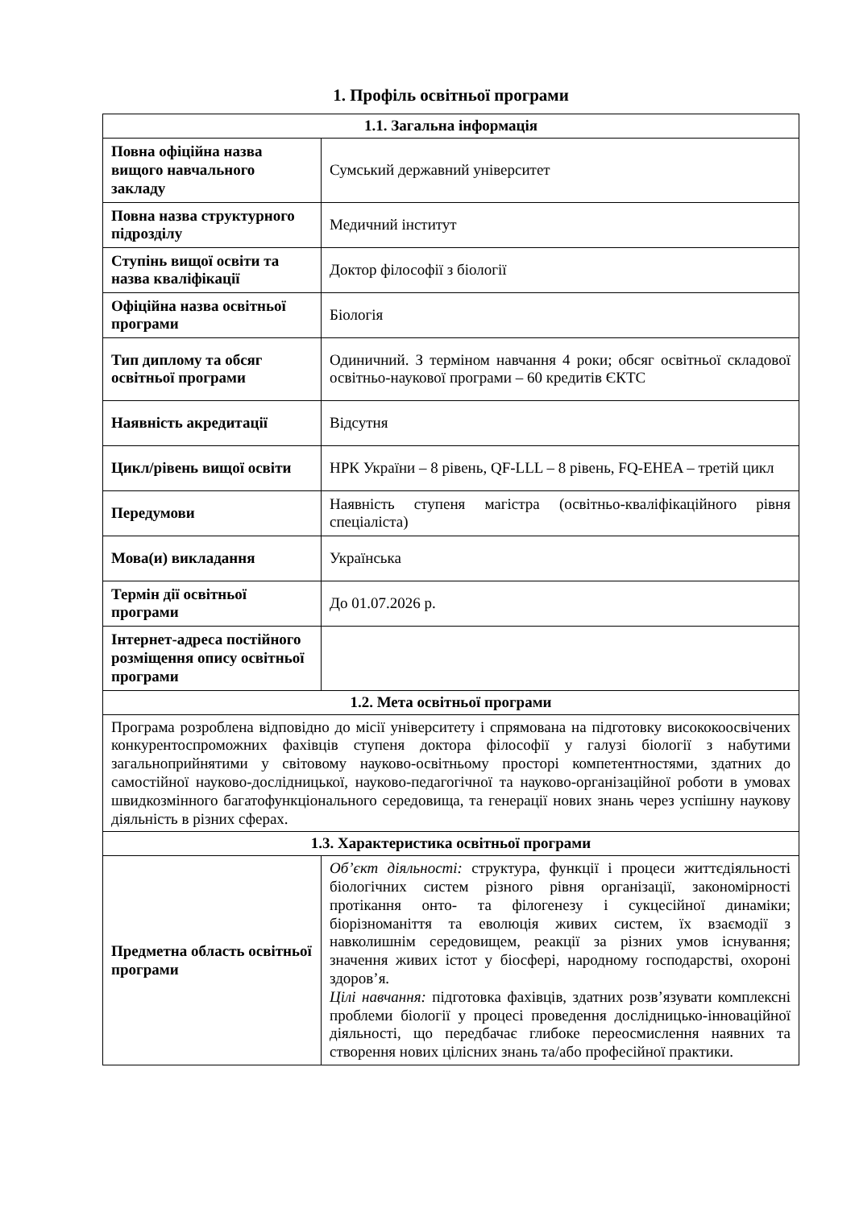1. Профіль освітньої програми
| 1.1. Загальна інформація | |
| --- | --- |
| Повна офіційна назва вищого навчального закладу | Сумський державний університет |
| Повна назва структурного підрозділу | Медичний інститут |
| Ступінь вищої освіти та назва кваліфікації | Доктор філософії з біології |
| Офіційна назва освітньої програми | Біологія |
| Тип диплому та обсяг освітньої програми | Одиничний. З терміном навчання 4 роки; обсяг освітньої складової освітньо-наукової програми – 60 кредитів ЄКТС |
| Наявність акредитації | Відсутня |
| Цикл/рівень вищої освіти | НРК України – 8 рівень, QF-LLL – 8 рівень, FQ-EHEA – третій цикл |
| Передумови | Наявність ступеня магістра (освітньо-кваліфікаційного рівня спеціаліста) |
| Мова(и) викладання | Українська |
| Термін дії освітньої програми | До 01.07.2026 р. |
| Інтернет-адреса постійного розміщення опису освітньої програми | |
| 1.2. Мета освітньої програми | |
| Програма розроблена відповідно до місії університету і спрямована на підготовку висококоосвічених конкурентоспроможних фахівців ступеня доктора філософії у галузі біології з набутими загальноприйнятими у світовому науково-освітньому просторі компетентностями, здатних до самостійної науково-дослідницької, науково-педагогічної та науково-організаційної роботи в умовах швидкозмінного багатофункціонального середовища, та генерації нових знань через успішну наукову діяльність в різних сферах. | |
| 1.3. Характеристика освітньої програми | |
| Предметна область освітньої програми | Об’єкт діяльності: структура, функції і процеси життєдіяльності біологічних систем різного рівня організації, закономірності протікання онто- та філогенезу і сукцесійної динаміки; біорізноманіття та еволюція живих систем, їх взаємодії з навколишнім середовищем, реакції за різних умов існування; значення живих істот у біосфері, народному господарстві, охороні здоров’я. Цілі навчання: підготовка фахівців, здатних розв’язувати комплексні проблеми біології у процесі проведення дослідницько-інноваційної діяльності, що передбачає глибоке переосмислення наявних та створення нових цілісних знань та/або професійної практики. |